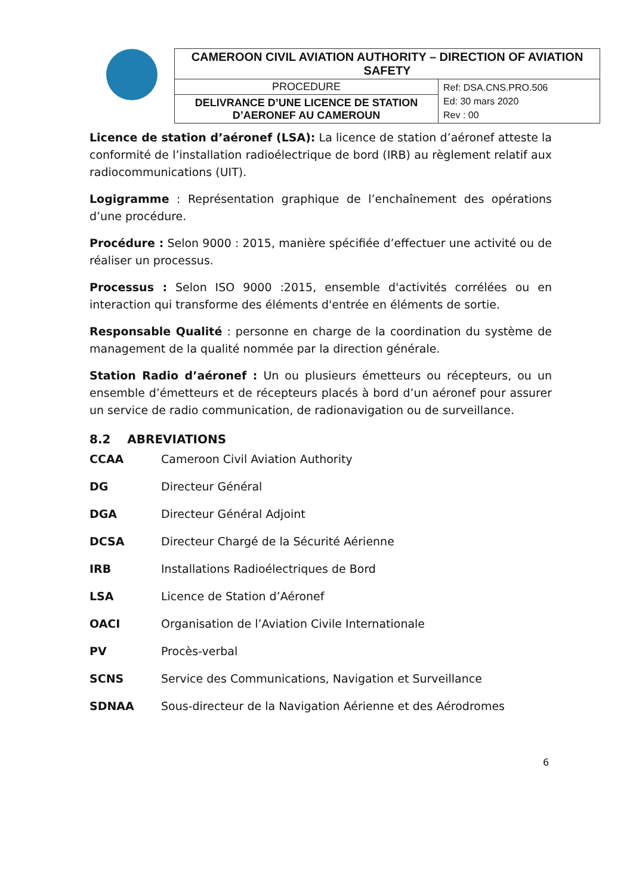| CAMEROON CIVIL AVIATION AUTHORITY – DIRECTION OF AVIATION SAFETY | |
| PROCEDURE | Ref: DSA.CNS.PRO.506 Ed: 30 mars 2020 Rev : 00 |
| DELIVRANCE D’UNE LICENCE DE STATION D’AERONEF AU CAMEROUN | |
Licence de station d’aéronef (LSA): La licence de station d’aéronef atteste la conformité de l’installation radioélectrique de bord (IRB) au règlement relatif aux radiocommunications (UIT).
Logigramme : Représentation graphique de l’enchaînement des opérations d’une procédure.
Procédure : Selon 9000 : 2015, manière spécifiée d’effectuer une activité ou de réaliser un processus.
Processus : Selon ISO 9000 :2015, ensemble d'activités corrélées ou en interaction qui transforme des éléments d'entrée en éléments de sortie.
Responsable Qualité : personne en charge de la coordination du système de management de la qualité nommée par la direction générale.
Station Radio d’aéronef : Un ou plusieurs émetteurs ou récepteurs, ou un ensemble d’émetteurs et de récepteurs placés à bord d’un aéronef pour assurer un service de radio communication, de radionavigation ou de surveillance.
8.2 ABREVIATIONS
| CCAA | Cameroon Civil Aviation Authority |
| DG | Directeur Général |
| DGA | Directeur Général Adjoint |
| DCSA | Directeur Chargé de la Sécurité Aérienne |
| IRB | Installations Radioélectriques de Bord |
| LSA | Licence de Station d’Aéronef |
| OACI | Organisation de l’Aviation Civile Internationale |
| PV | Procès-verbal |
| SCNS | Service des Communications, Navigation et Surveillance |
| SDNAA | Sous-directeur de la Navigation Aérienne et des Aérodromes |
6